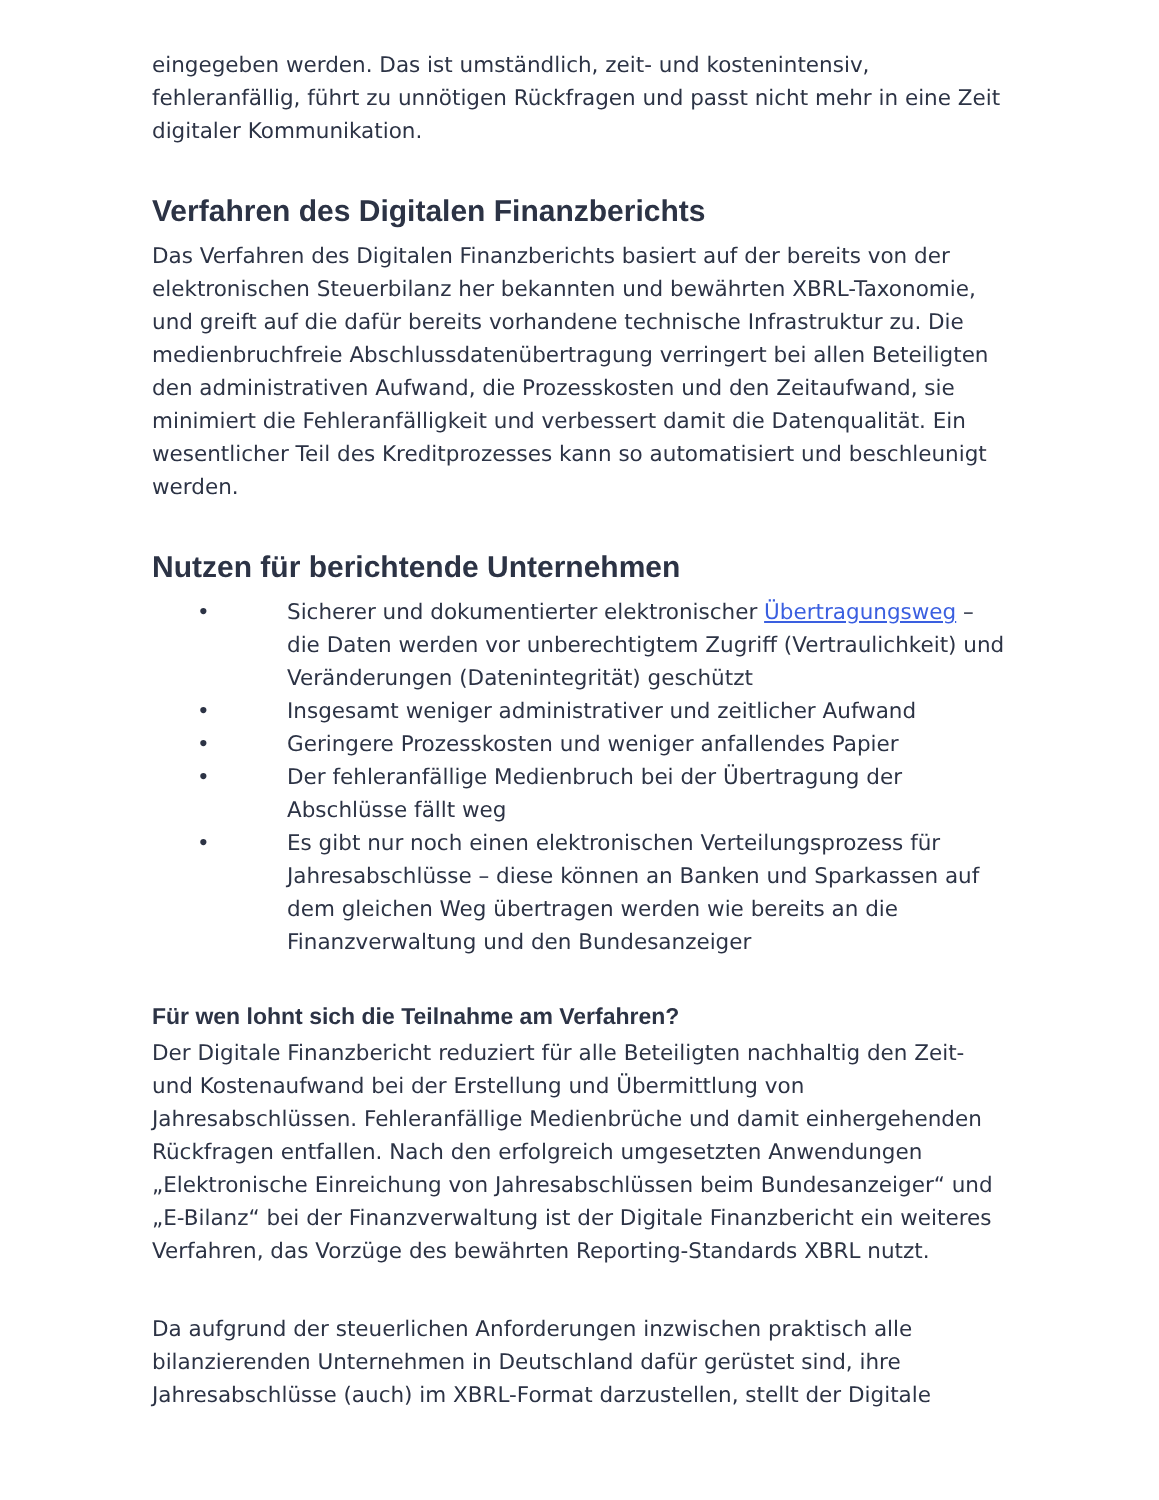eingegeben werden. Das ist umständlich, zeit- und kostenintensiv, fehleranfällig, führt zu unnötigen Rückfragen und passt nicht mehr in eine Zeit digitaler Kommunikation.
Verfahren des Digitalen Finanzberichts
Das Verfahren des Digitalen Finanzberichts basiert auf der bereits von der elektronischen Steuerbilanz her bekannten und bewährten XBRL-Taxonomie, und greift auf die dafür bereits vorhandene technische Infrastruktur zu. Die medienbruchfreie Abschlussdatenübertragung verringert bei allen Beteiligten den administrativen Aufwand, die Prozesskosten und den Zeitaufwand, sie minimiert die Fehleranfälligkeit und verbessert damit die Datenqualität. Ein wesentlicher Teil des Kreditprozesses kann so automatisiert und beschleunigt werden.
Nutzen für berichtende Unternehmen
• Sicherer und dokumentierter elektronischer Übertragungsweg – die Daten werden vor unberechtigtem Zugriff (Vertraulichkeit) und Veränderungen (Datenintegrität) geschützt
• Insgesamt weniger administrativer und zeitlicher Aufwand
• Geringere Prozesskosten und weniger anfallendes Papier
• Der fehleranfällige Medienbruch bei der Übertragung der Abschlüsse fällt weg
• Es gibt nur noch einen elektronischen Verteilungsprozess für Jahresabschlüsse – diese können an Banken und Sparkassen auf dem gleichen Weg übertragen werden wie bereits an die Finanzverwaltung und den Bundesanzeiger
Für wen lohnt sich die Teilnahme am Verfahren?
Der Digitale Finanzbericht reduziert für alle Beteiligten nachhaltig den Zeit- und Kostenaufwand bei der Erstellung und Übermittlung von Jahresabschlüssen. Fehleranfällige Medienbrüche und damit einhergehenden Rückfragen entfallen. Nach den erfolgreich umgesetzten Anwendungen „Elektronische Einreichung von Jahresabschlüssen beim Bundesanzeiger“ und „E-Bilanz“ bei der Finanzverwaltung ist der Digitale Finanzbericht ein weiteres Verfahren, das Vorzüge des bewährten Reporting-Standards XBRL nutzt.
Da aufgrund der steuerlichen Anforderungen inzwischen praktisch alle bilanzierenden Unternehmen in Deutschland dafür gerüstet sind, ihre Jahresabschlüsse (auch) im XBRL-Format darzustellen, stellt der Digitale